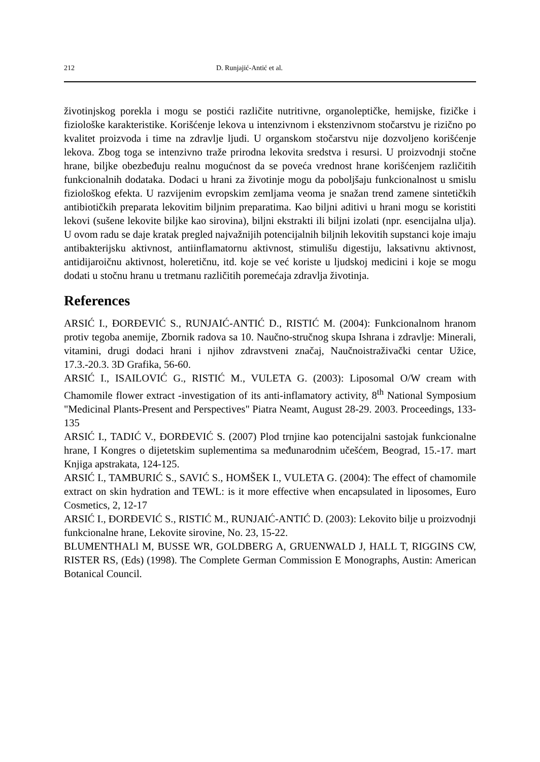212 D. Runjajić-Antić et al.
životinjskog porekla i mogu se postići različite nutritivne, organoleptičke, hemijske, fizičke i fiziološke karakteristike. Korišćenje lekova u intenzivnom i ekstenzivnom stočarstvu je rizično po kvalitet proizvoda i time na zdravlje ljudi. U organskom stočarstvu nije dozvoljeno korišćenje lekova. Zbog toga se intenzivno traže prirodna lekovita sredstva i resursi. U proizvodnji stočne hrane, biljke obezbeđuju realnu mogućnost da se poveća vrednost hrane korišćenjem različitih funkcionalnih dodataka. Dodaci u hrani za životinje mogu da poboljšaju funkcionalnost u smislu fiziološkog efekta. U razvijenim evropskim zemljama veoma je snažan trend zamene sintetičkih antibiotičkih preparata lekovitim biljnim preparatima. Kao biljni aditivi u hrani mogu se koristiti lekovi (sušene lekovite biljke kao sirovina), biljni ekstrakti ili biljni izolati (npr. esencijalna ulja). U ovom radu se daje kratak pregled najvažnijih potencijalnih biljnih lekovitih supstanci koje imaju antibakterijsku aktivnost, antiinflamatornu aktivnost, stimulišu digestiju, laksativnu aktivnost, antidijaroičnu aktivnost, holeretičnu, itd. koje se već koriste u ljudskoj medicini i koje se mogu dodati u stočnu hranu u tretmanu različitih poremećaja zdravlja životinja.
References
ARSIĆ I., ĐORĐEVIĆ S., RUNJAIĆ-ANTIĆ D., RISTIĆ M. (2004): Funkcionalnom hranom protiv tegoba anemije, Zbornik radova sa 10. Naučno-stručnog skupa Ishrana i zdravlje: Minerali, vitamini, drugi dodaci hrani i njihov zdravstveni značaj, Naučnoistraživački centar Užice, 17.3.-20.3. 3D Grafika, 56-60.
ARSIĆ I., ISAILOVIĆ G., RISTIĆ M., VULETA G. (2003): Liposomal O/W cream with Chamomile flower extract -investigation of its anti-inflamatory activity, 8<sup>th</sup> National Symposium "Medicinal Plants-Present and Perspectives" Piatra Neamt, August 28-29. 2003. Proceedings, 133-135
ARSIĆ I., TADIĆ V., ĐORĐEVIĆ S. (2007) Plod trnjine kao potencijalni sastojak funkcionalne hrane, I Kongres o dijetetskim suplementima sa međunarodnim učešćem, Beograd, 15.-17. mart Knjiga apstrakata, 124-125.
ARSIĆ I., TAMBURIĆ S., SAVIĆ S., HOMŠEK I., VULETA G. (2004): The effect of chamomile extract on skin hydration and TEWL: is it more effective when encapsulated in liposomes, Euro Cosmetics, 2, 12-17
ARSIĆ I., ĐORĐEVIĆ S., RISTIĆ M., RUNJAIĆ-ANTIĆ D. (2003): Lekovito bilje u proizvodnji funkcionalne hrane, Lekovite sirovine, No. 23, 15-22.
BLUMENTHALl M, BUSSE WR, GOLDBERG A, GRUENWALD J, HALL T, RIGGINS CW, RISTER RS, (Eds) (1998). The Complete German Commission E Monographs, Austin: American Botanical Council.